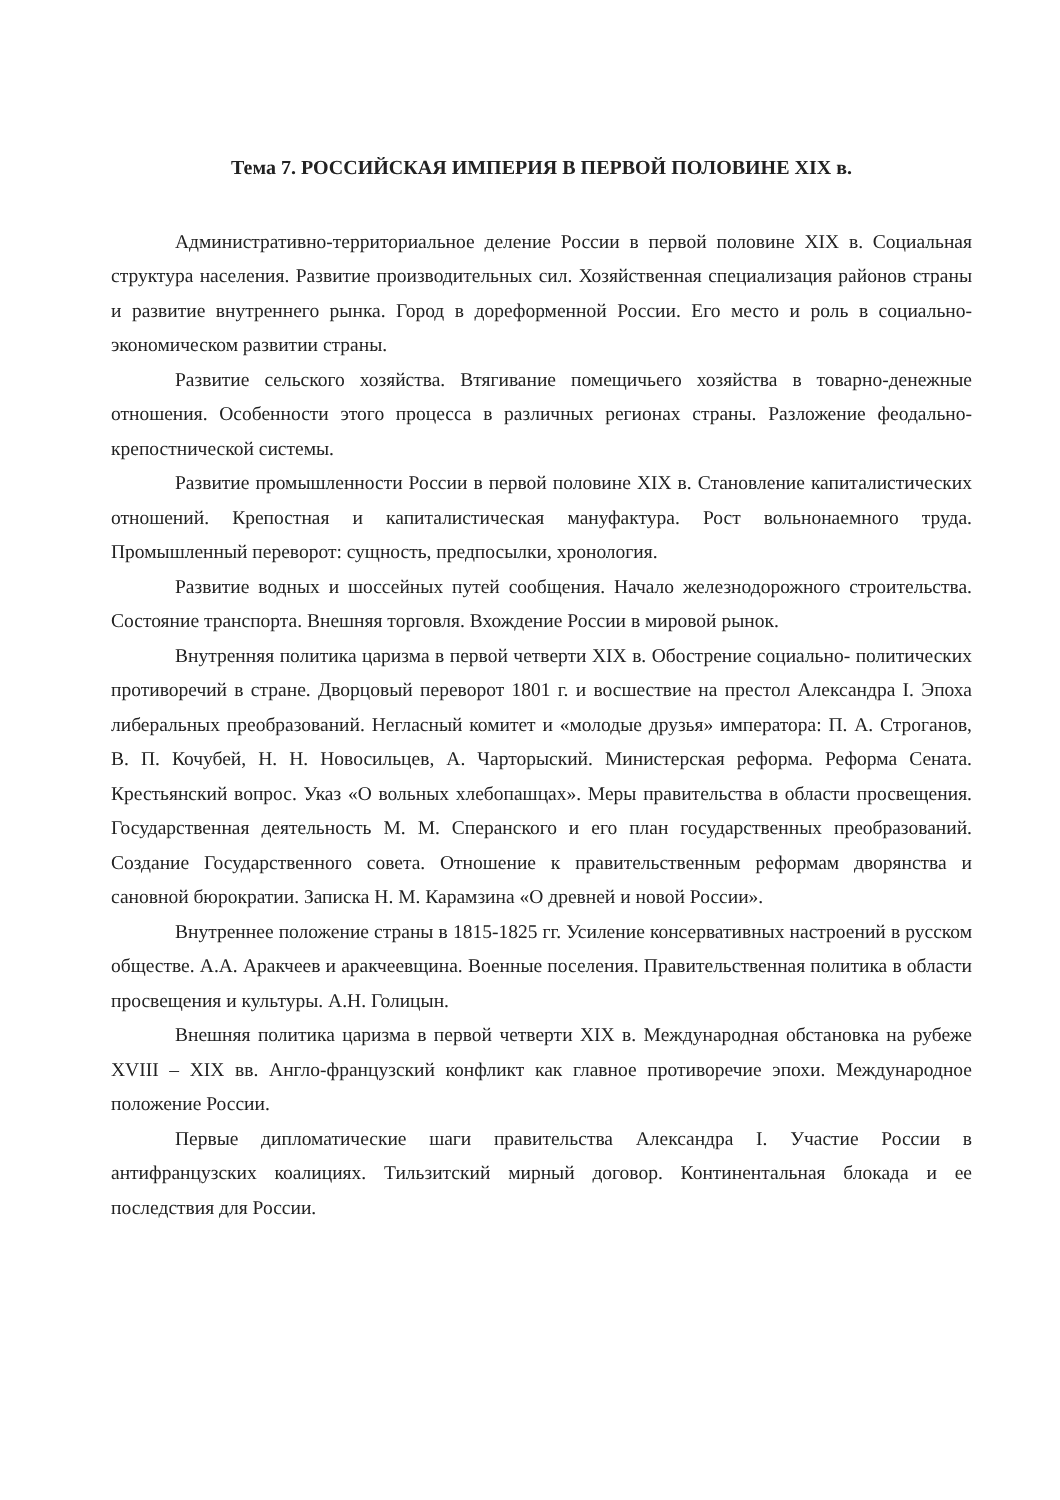Тема 7. РОССИЙСКАЯ ИМПЕРИЯ В ПЕРВОЙ ПОЛОВИНЕ XIX в.
Административно-территориальное деление России в первой половине XIX в. Социальная структура населения. Развитие производительных сил. Хозяйственная специализация районов страны и развитие внутреннего рынка. Город в дореформенной России. Его место и роль в социально-экономическом развитии страны.
Развитие сельского хозяйства. Втягивание помещичьего хозяйства в товарно-денежные отношения. Особенности этого процесса в различных регионах страны. Разложение феодально-крепостнической системы.
Развитие промышленности России в первой половине XIX в. Становление капиталистических отношений. Крепостная и капиталистическая мануфактура. Рост вольнонаемного труда. Промышленный переворот: сущность, предпосылки, хронология.
Развитие водных и шоссейных путей сообщения. Начало железнодорожного строительства. Состояние транспорта. Внешняя торговля. Вхождение России в мировой рынок.
Внутренняя политика царизма в первой четверти XIX в. Обострение социально- политических противоречий в стране. Дворцовый переворот 1801 г. и восшествие на престол Александра I. Эпоха либеральных преобразований. Негласный комитет и «молодые друзья» императора: П. А. Строганов, В. П. Кочубей, Н. Н. Новосильцев, А. Чарторыский. Министерская реформа. Реформа Сената. Крестьянский вопрос. Указ «О вольных хлебопашцах». Меры правительства в области просвещения. Государственная деятельность М. М. Сперанского и его план государственных преобразований. Создание Государственного совета. Отношение к правительственным реформам дворянства и сановной бюрократии. Записка Н. М. Карамзина «О древней и новой России».
Внутреннее положение страны в 1815-1825 гг. Усиление консервативных настроений в русском обществе. А.А. Аракчеев и аракчеевщина. Военные поселения. Правительственная политика в области просвещения и культуры. А.Н. Голицын.
Внешняя политика царизма в первой четверти XIX в. Международная обстановка на рубеже XVIII – XIX вв. Англо-французский конфликт как главное противоречие эпохи. Международное положение России.
Первые дипломатические шаги правительства Александра I. Участие России в антифранцузских коалициях. Тильзитский мирный договор. Континентальная блокада и ее последствия для России.